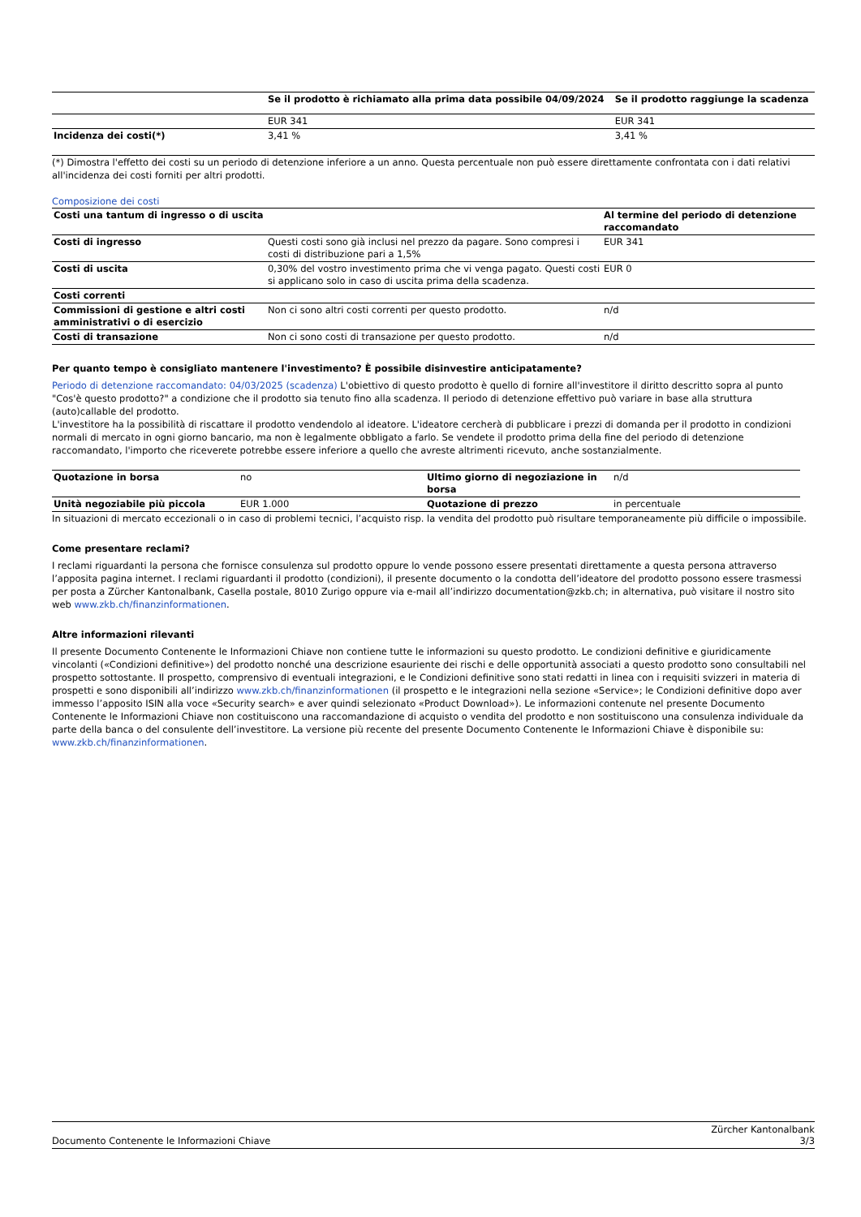| | Se il prodotto è richiamato alla prima data possibile 04/09/2024 | Se il prodotto raggiunge la scadenza |
| --- | --- | --- |
| | EUR 341 | EUR 341 |
| Incidenza dei costi(*) | 3,41 % | 3,41 % |
(*) Dimostra l'effetto dei costi su un periodo di detenzione inferiore a un anno. Questa percentuale non può essere direttamente confrontata con i dati relativi all'incidenza dei costi forniti per altri prodotti.
Composizione dei costi
| Costi una tantum di ingresso o di uscita | | Al termine del periodo di detenzione raccomandato |
| Costi di ingresso | Questi costi sono già inclusi nel prezzo da pagare. Sono compresi i costi di distribuzione pari a 1,5% | EUR 341 |
| Costi di uscita | 0,30% del vostro investimento prima che vi venga pagato. Questi costi si applicano solo in caso di uscita prima della scadenza. | EUR 0 |
| Costi correnti | | |
| Commissioni di gestione e altri costi amministrativi o di esercizio | Non ci sono altri costi correnti per questo prodotto. | n/d |
| Costi di transazione | Non ci sono costi di transazione per questo prodotto. | n/d |
Per quanto tempo è consigliato mantenere l'investimento? È possibile disinvestire anticipatamente?
Periodo di detenzione raccomandato: 04/03/2025 (scadenza) L'obiettivo di questo prodotto è quello di fornire all'investitore il diritto descritto sopra al punto "Cos'è questo prodotto?" a condizione che il prodotto sia tenuto fino alla scadenza. Il periodo di detenzione effettivo può variare in base alla struttura (auto)callable del prodotto.
L'investitore ha la possibilità di riscattare il prodotto vendendolo al ideatore. L'ideatore cercherà di pubblicare i prezzi di domanda per il prodotto in condizioni normali di mercato in ogni giorno bancario, ma non è legalmente obbligato a farlo. Se vendete il prodotto prima della fine del periodo di detenzione raccomandato, l'importo che riceverete potrebbe essere inferiore a quello che avreste altrimenti ricevuto, anche sostanzialmente.
| Quotazione in borsa | no | Ultimo giorno di negoziazione in borsa | n/d |
| Unità negoziabile più piccola | EUR 1.000 | Quotazione di prezzo | in percentuale |
In situazioni di mercato eccezionali o in caso di problemi tecnici, l’acquisto risp. la vendita del prodotto può risultare temporaneamente più difficile o impossibile.
Come presentare reclami?
I reclami riguardanti la persona che fornisce consulenza sul prodotto oppure lo vende possono essere presentati direttamente a questa persona attraverso l’apposita pagina internet. I reclami riguardanti il prodotto (condizioni), il presente documento o la condotta dell’ideatore del prodotto possono essere trasmessi per posta a Zürcher Kantonalbank, Casella postale, 8010 Zurigo oppure via e-mail all’indirizzo documentation@zkb.ch; in alternativa, può visitare il nostro sito web www.zkb.ch/finanzinformationen.
Altre informazioni rilevanti
Il presente Documento Contenente le Informazioni Chiave non contiene tutte le informazioni su questo prodotto. Le condizioni definitive e giuridicamente vincolanti («Condizioni definitive») del prodotto nonché una descrizione esauriente dei rischi e delle opportunità associati a questo prodotto sono consultabili nel prospetto sottostante. Il prospetto, comprensivo di eventuali integrazioni, e le Condizioni definitive sono stati redatti in linea con i requisiti svizzeri in materia di prospetti e sono disponibili all’indirizzo www.zkb.ch/finanzinformationen (il prospetto e le integrazioni nella sezione «Service»; le Condizioni definitive dopo aver immesso l’apposito ISIN alla voce «Security search» e aver quindi selezionato «Product Download»). Le informazioni contenute nel presente Documento Contenente le Informazioni Chiave non costituiscono una raccomandazione di acquisto o vendita del prodotto e non sostituiscono una consulenza individuale da parte della banca o del consulente dell’investitore. La versione più recente del presente Documento Contenente le Informazioni Chiave è disponibile su: www.zkb.ch/finanzinformationen.
Documento Contenente le Informazioni Chiave Zürcher Kantonalbank
3/3